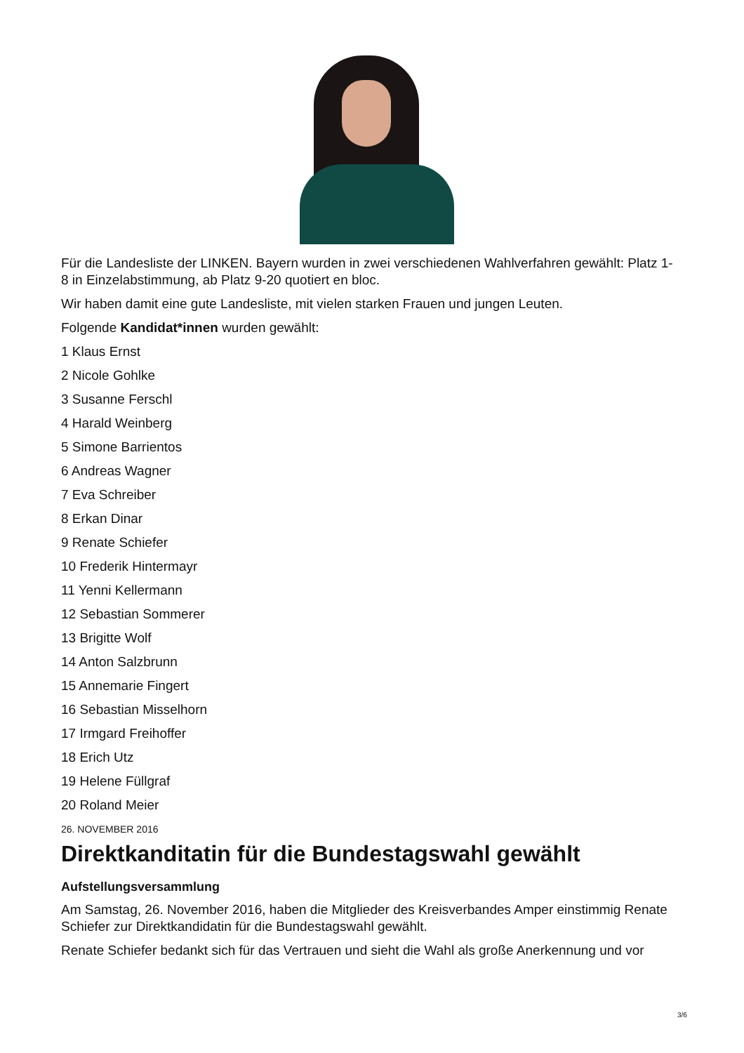Für die Landesliste der LINKEN. Bayern wurden in zwei verschiedenen Wahlverfahren gewählt: Platz 1-8 in Einzelabstimmung, ab Platz 9-20 quotiert en bloc.
Wir haben damit eine gute Landesliste, mit vielen starken Frauen und jungen Leuten.
Folgende Kandidat*innen wurden gewählt:
1 Klaus Ernst
2 Nicole Gohlke
3 Susanne Ferschl
4 Harald Weinberg
5 Simone Barrientos
6 Andreas Wagner
7 Eva Schreiber
8 Erkan Dinar
9 Renate Schiefer
10 Frederik Hintermayr
11 Yenni Kellermann
12 Sebastian Sommerer
13 Brigitte Wolf
14 Anton Salzbrunn
15 Annemarie Fingert
16 Sebastian Misselhorn
17 Irmgard Freihoffer
18 Erich Utz
19 Helene Füllgraf
20 Roland Meier
26. NOVEMBER 2016
Direktkanditatin für die Bundestagswahl gewählt
Aufstellungsversammlung
Am Samstag, 26. November 2016, haben die Mitglieder des Kreisverbandes Amper einstimmig Renate Schiefer zur Direktkandidatin für die Bundestagswahl gewählt.
Renate Schiefer bedankt sich für das Vertrauen und sieht die Wahl als große Anerkennung und vor
3/6